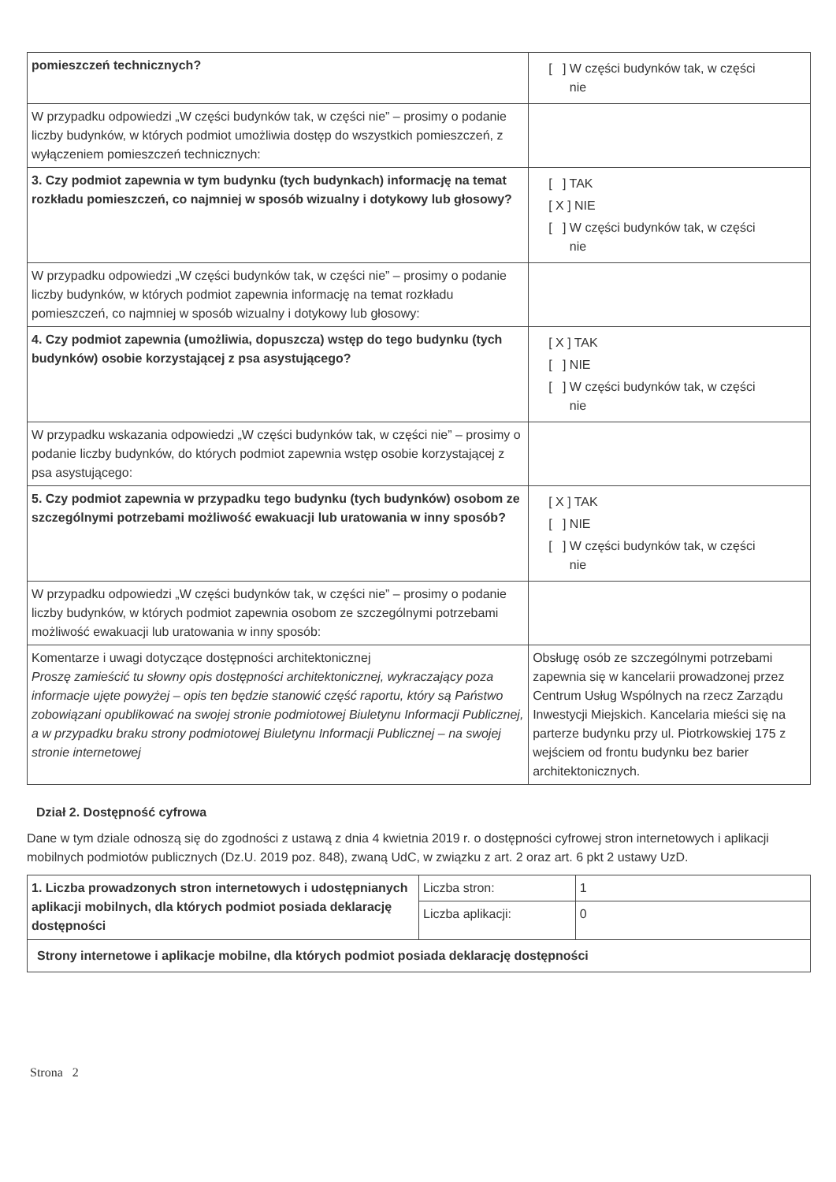| pomieszczeń technicznych? | [ ] W części budynków tak, w części nie |
| W przypadku odpowiedzi „W części budynków tak, w części nie” – prosimy o podanie liczby budynków, w których podmiot umożliwia dostęp do wszystkich pomieszczeń, z wyłączeniem pomieszczeń technicznych: | |
| 3. Czy podmiot zapewnia w tym budynku (tych budynkach) informację na temat rozkładu pomieszczeń, co najmniej w sposób wizualny i dotykowy lub głosowy? | [ ] TAK [ X ] NIE [ ] W części budynków tak, w części nie |
| W przypadku odpowiedzi „W części budynków tak, w części nie” – prosimy o podanie liczby budynków, w których podmiot zapewnia informację na temat rozkładu pomieszczeń, co najmniej w sposób wizualny i dotykowy lub głosowy: | |
| 4. Czy podmiot zapewnia (umożliwia, dopuszcza) wstęp do tego budynku (tych budynków) osobie korzystającej z psa asystującego? | [ X ] TAK [ ] NIE [ ] W części budynków tak, w części nie |
| W przypadku wskazania odpowiedzi „W części budynków tak, w części nie” – prosimy o podanie liczby budynków, do których podmiot zapewnia wstęp osobie korzystającej z psa asystującego: | |
| 5. Czy podmiot zapewnia w przypadku tego budynku (tych budynków) osobom ze szczególnymi potrzebami możliwość ewakuacji lub uratowania w inny sposób? | [ X ] TAK [ ] NIE [ ] W części budynków tak, w części nie |
| W przypadku odpowiedzi „W części budynków tak, w części nie” – prosimy o podanie liczby budynków, w których podmiot zapewnia osobom ze szczególnymi potrzebami możliwość ewakuacji lub uratowania w inny sposób: | |
| Komentarze i uwagi dotyczące dostępności architektonicznej Proszę zamieścić tu słowny opis dostępności architektonicznej, wykraczający poza informacje ujęte powyżej – opis ten będzie stanowić część raportu, który są Państwo zobowiązani opublikować na swojej stronie podmiotowej Biuletynu Informacji Publicznej, a w przypadku braku strony podmiotowej Biuletynu Informacji Publicznej – na swojej stronie internetowej | Obsługę osób ze szczególnymi potrzebami zapewnia się w kancelarii prowadzonej przez Centrum Usług Wspólnych na rzecz Zarządu Inwestycji Miejskich. Kancelaria mieści się na parterze budynku przy ul. Piotrkowskiej 175 z wejściem od frontu budynku bez barier architektonicznych. |
Dział 2. Dostępność cyfrowa
Dane w tym dziale odnoszą się do zgodności z ustawą z dnia 4 kwietnia 2019 r. o dostępności cyfrowej stron internetowych i aplikacji mobilnych podmiotów publicznych (Dz.U. 2019 poz. 848), zwaną UdC, w związku z art. 2 oraz art. 6 pkt 2 ustawy UzD.
| 1. Liczba prowadzonych stron internetowych i udostępnianych aplikacji mobilnych, dla których podmiot posiada deklarację dostępności | Liczba stron: | 1 |
| | Liczba aplikacji: | 0 |
| Strony internetowe i aplikacje mobilne, dla których podmiot posiada deklarację dostępności | | |
Strona 2